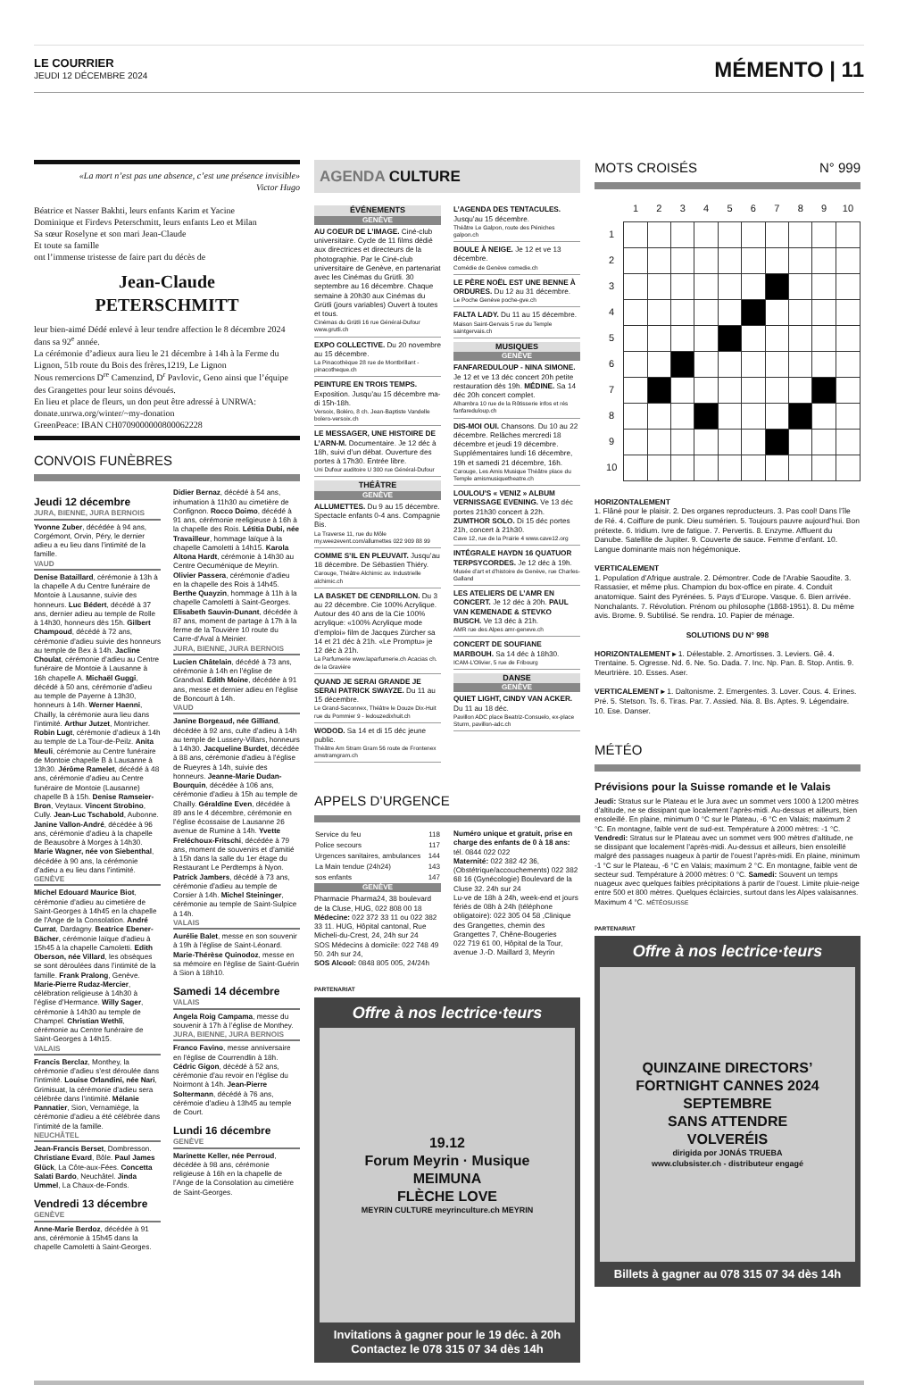LE COURRIER
JEUDI 12 DÉCEMBRE 2024
MÉMENTO | 11
«La mort n’est pas une absence, c’est une présence invisible»
Victor Hugo
Béatrice et Nasser Bakhti, leurs enfants Karim et Yacine
Dominique et Firdevs Peterschmitt, leurs enfants Leo et Milan
Sa sœur Roselyne et son mari Jean-Claude
Et toute sa famille
ont l’immense tristesse de faire part du décès de
Jean-Claude
PETERSCHMITT
leur bien-aimé Dédé enlevé à leur tendre affection le 8 décembre 2024 dans sa 92<sup>e</sup> année.
La cérémonie d’adieux aura lieu le 21 décembre à 14h à la Ferme du Lignon, 51b route du Bois des frères,1219, Le Lignon
Nous remercions D<sup>re</sup> Camenzind, D<sup>r</sup> Pavlovic, Geno ainsi que l’équipe des Grangettes pour leur soins dévoués.
En lieu et place de fleurs, un don peut être adressé à UNRWA: donate.unrwa.org/winter/~my-donation
GreenPeace: IBAN CH0709000000800062228
CONVOIS FUNÈBRES
Jeudi 12 décembre
JURA, BIENNE, JURA BERNOIS
Yvonne Zuber, décédée à 94 ans, Corgémont, Orvin, Péry, le dernier adieu a eu lieu dans l’intimité de la famille.
VAUD
Denise Bataillard, cérémonie à 13h à la chapelle A du Centre funéraire de Montoie à Lausanne, suivie des honneurs. Luc Bédert, décédé à 37 ans, dernier adieu au temple de Rolle à 14h30, honneurs dès 15h. Gilbert Champoud, décédé à 72 ans, cérémonie d’adieu suivie des honneurs au temple de Bex à 14h. Jacline Choulat, cérémonie d’adieu au Centre funéraire de Montoie à Lausanne à 16h chapelle A. Michaël Guggi, décédé à 50 ans, cérémonie d’adieu au temple de Payerne à 13h30, honneurs à 14h. Werner Haenni, Chailly, la cérémonie aura lieu dans l’intimité. Arthur Jutzet, Montricher. Robin Lugt, cérémonie d’adieux à 14h au temple de La Tour-de-Peilz. Anita Meuli, cérémonie au Centre funéraire de Montoie chapelle B à Lausanne à 13h30. Jérôme Ramelet, décédé à 48 ans, cérémonie d’adieu au Centre funéraire de Montoie (Lausanne) chapelle B à 15h. Denise Ramseier-Bron, Veytaux. Vincent Strobino, Cully. Jean-Luc Tschabold, Aubonne. Janine Vallon-André, décédée à 96 ans, cérémonie d’adieu à la chapelle de Beausobre à Morges à 14h30. Marie Wagner, née von Siebenthal, décédée à 90 ans, la cérémonie d’adieu a eu lieu dans l’intimité.
GENÈVE
Michel Edouard Maurice Biot, cérémonie d’adieu au cimetière de Saint-Georges à 14h45 en la chapelle de l’Ange de la Consolation. André Currat, Dardagny. Beatrice Ebener-Bächer, cérémonie laïque d’adieu à 15h45 à la chapelle Camoletti. Edith Oberson, née Villard, les obsèques se sont déroulées dans l’intimité de la famille. Frank Pralong, Genève. Marie-Pierre Rudaz-Mercier, célébration religieuse à 14h30 à l’église d’Hermance. Willy Sager, cérémonie à 14h30 au temple de Champel. Christian Wethli, cérémonie au Centre funéraire de Saint-Georges à 14h15.
VALAIS
Francis Berclaz, Monthey, la cérémonie d’adieu s’est déroulée dans l’intimité. Louise Orlandini, née Nari, Grimisuat, la cérémonie d’adieu sera célébrée dans l’intimité. Mélanie Pannatier, Sion, Vernamiège, la cérémonie d’adieu a été célébrée dans l’intimité de la famille.
NEUCHÂTEL
Jean-Francis Berset, Dombresson. Christiane Evard, Bôle. Paul James Glück, La Côte-aux-Fées. Concetta Salati Bardo, Neuchâtel. Jinda Ummel, La Chaux-de-Fonds.
Vendredi 13 décembre
GENÈVE
Anne-Marie Berdoz, décédée à 91 ans, cérémonie à 15h45 dans la chapelle Camoletti à Saint-Georges.
Didier Bernaz, décédé à 54 ans, inhumation à 11h30 au cimetière de Confignon. Rocco Doimo, décédé à 91 ans, cérémonie reeligieuse à 16h à la chapelle des Rois. Létitia Dubi, née Travailleur, hommage laïque à la chapelle Camoletti à 14h15. Karola Altona Hardt, cérémonie à 14h30 au Centre Oecuménique de Meyrin. Olivier Passera, cérémonie d’adieu en la chapelle des Rois à 14h45. Berthe Quayzin, hommage à 11h à la chapelle Camoletti à Saint-Georges. Elisabeth Sauvin-Dunant, décédée à 87 ans, moment de partage à 17h à la ferme de la Touvière 10 route du Carre-d’Aval à Meinier.
JURA, BIENNE, JURA BERNOIS
Lucien Châtelain, décédé à 73 ans, cérémonie à 14h en l’église de Grandval. Edith Moine, décédée à 91 ans, messe et dernier adieu en l’église de Boncourt à 14h.
VAUD
Janine Borgeaud, née Gilliand, décédée à 92 ans, culte d’adieu à 14h au temple de Lussery-Villars, honneurs à 14h30. Jacqueline Burdet, décédée à 88 ans, cérémonie d’adieu à l’église de Rueyres à 14h, suivie des honneurs. Jeanne-Marie Dudan-Bourquin, décédée à 106 ans, cérémonie d’adieu à 15h au temple de Chailly. Géraldine Even, décédée à 89 ans le 4 décembre, cérémonie en l’église écossaise de Lausanne 26 avenue de Rumine à 14h. Yvette Freléchoux-Fritschi, décédée à 79 ans, moment de souvenirs et d’amitié à 15h dans la salle du 1er étage du Restaurant Le Perdtemps à Nyon. Patrick Jambers, décédé à 73 ans, cérémonie d’adieu au temple de Corsier à 14h. Michel Steininger, cérémonie au temple de Saint-Sulpice à 14h.
VALAIS
Aurélie Balet, messe en son souvenir à 19h à l’église de Saint-Léonard. Marie-Thérèse Quinodoz, messe en sa mémoire en l’église de Saint-Guérin à Sion à 18h10.
Samedi 14 décembre
VALAIS
Angela Roig Campama, messe du souvenir à 17h à l’église de Monthey.
JURA, BIENNE, JURA BERNOIS
Franco Favino, messe anniversaire en l’église de Courrendlin à 18h. Cédric Gigon, décédé à 52 ans, cérémonie d’au revoir en l’église du Noirmont à 14h. Jean-Pierre Soltermann, décédé à 76 ans, cérémoie d’adieu à 13h45 au temple de Court.
Lundi 16 décembre
GENÈVE
Marinette Keller, née Perroud, décédée à 98 ans, cérémonie religieuse à 16h en la chapelle de l’Ange de la Consolation au cimetière de Saint-Georges.
AGENDA CULTURE
ÉVÉNEMENTS
GENÈVE
AU COEUR DE L’IMAGE. Ciné-club universitaire. Cycle de 11 films dédié aux directrices et directeurs de la photographie. Par le Ciné-club universitaire de Genève, en partenariat avec les Cinémas du Grütli. 30 septembre au 16 décembre. Chaque semaine à 20h30 aux Cinémas du Grütli (jours variables) Ouvert à toutes et tous.
Cinémas du Grütli 16 rue Général-Dufour www.grutli.ch
EXPO COLLECTIVE. Du 20 novembre au 15 décembre.
La Pinacothèque 28 rue de Montbrillant - pinacotheque.ch
PEINTURE EN TROIS TEMPS. Exposition. Jusqu’au 15 décembre ma-di 15h-18h.
Versoix, Boléro, 8 ch. Jean-Baptiste Vandelle bolero-versoix.ch
LE MESSAGER, UNE HISTOIRE DE L’ARN-M. Documentaire. Je 12 déc à 18h, suivi d’un débat. Ouverture des portes à 17h30. Entrée libre.
Uni Dufour auditoire U 300 rue Général-Dufour
THÉÂTRE
GENÈVE
ALLUMETTES. Du 9 au 15 décembre. Spectacle enfants 0-4 ans. Compagnie Bis.
La Traverse 11, rue du Môle my.weezevent.com/allumettes 022 909 88 99
COMME S’IL EN PLEUVAIT. Jusqu’au 18 décembre. De Sébastien Thiéry.
Carouge, Théâtre Alchimic av. Industrielle alchimic.ch
LA BASKET DE CENDRILLON. Du 3 au 22 décembre. Cie 100% Acrylique. Autour des 40 ans de la Cie 100% acrylique: «100% Acrylique mode d’emploi» film de Jacques Zürcher sa 14 et 21 déc à 21h. «Le Promptu» je 12 déc à 21h.
La Parfumerie www.laparfumerie.ch Acacias ch. de la Gravière
QUAND JE SERAI GRANDE JE SERAI PATRICK SWAYZE. Du 11 au 15 décembre.
Le Grand-Saconnex, Théâtre le Douze Dix-Huit rue du Pommier 9 - ledouzedixhuit.ch
WODOD. Sa 14 et di 15 déc jeune public.
Théâtre Am Stram Gram 56 route de Frontenex amstramgram.ch
L’AGENDA DES TENTACULES. Jusqu’au 15 décembre.
Théâtre Le Galpon, route des Péniches galpon.ch
BOULE À NEIGE. Je 12 et ve 13 décembre.
Comédie de Genève comedie.ch
LE PÈRE NOËL EST UNE BENNE À ORDURES. Du 12 au 31 décembre.
Le Poche Genève poche-gve.ch
FALTA LADY. Du 11 au 15 décembre.
Maison Saint-Gervais 5 rue du Temple saintgervais.ch
MUSIQUES
GENÈVE
FANFAREDULOUP - NINA SIMONE. Je 12 et ve 13 déc concert 20h petite restauration dès 19h. MÉDINE. Sa 14 déc 20h concert complet.
Alhambra 10 rue de la Rôtisserie infos et rés fanfareduloup.ch
DIS-MOI OUI. Chansons. Du 10 au 22 décembre. Relâches mercredi 18 décembre et jeudi 19 décembre. Supplémentaires lundi 16 décembre, 19h et samedi 21 décembre, 16h.
Carouge, Les Amis Musique Théâtre place du Temple amismusiquetheatre.ch
LOULOU’S « VENIZ » ALBUM VERNISSAGE EVENING. Ve 13 déc portes 21h30 concert à 22h. ZUMTHOR SOLO. Di 15 déc portes 21h, concert à 21h30.
Cave 12, rue de la Prairie 4 www.cave12.org
INTÉGRALE HAYDN 16 QUATUOR TERPSYCORDES. Je 12 déc à 19h.
Musée d’art et d’histoire de Genève, rue Charles-Galland
LES ATELIERS DE L’AMR EN CONCERT. Je 12 déc à 20h. PAUL VAN KEMENADE & STEVKO BUSCH. Ve 13 déc à 21h.
AMR rue des Alpes amr-geneve.ch
CONCERT DE SOUFIANE MARBOUH. Sa 14 déc à 18h30.
ICAM-L’Olivier, 5 rue de Fribourg
DANSE
GENÈVE
QUIET LIGHT, CINDY VAN ACKER. Du 11 au 18 déc.
Pavillon ADC place Beatriz-Consuelo, ex-place Sturm, pavillon-adc.ch
APPELS D’URGENCE
| Service du feu | 118 |
| Police secours | 117 |
| Urgences sanitaires, ambulances | 144 |
| La Main tendue (24h24) | 143 |
| sos enfants | 147 |
GENÈVE
Pharmacie Pharma24, 38 boulevard de la Cluse, HUG, 022 808 00 18
Médecine: 022 372 33 11 ou 022 382 33 11. HUG, Hôpital cantonal, Rue Micheli-du-Crest, 24, 24h sur 24
SOS Médecins à domicile: 022 748 49 50. 24h sur 24,
SOS Alcool: 0848 805 005, 24/24h
Numéro unique et gratuit, prise en charge des enfants de 0 à 18 ans: tél. 0844 022 022
Maternité: 022 382 42 36, (Obstétrique/accouchements) 022 382 68 16 (Gynécologie) Boulevard de la Cluse 32. 24h sur 24
Lu-ve de 18h à 24h, week-end et jours fériés de 08h à 24h (téléphone obligatoire): 022 305 04 58 ,Clinique des Grangettes, chemin des Grangettes 7, Chêne-Bougeries
022 719 61 00, Hôpital de la Tour, avenue J.-D. Maillard 3, Meyrin
PARTENARIAT
Offre à nos lectrice·teurs
19.12
Forum Meyrin · Musique
MEIMUNA
FLÈCHE LOVE
MEYRIN CULTURE meyrinculture.ch MEYRIN
Invitations à gagner pour le 19 déc. à 20h
Contactez le 078 315 07 34 dès 14h
MOTS CROISÉS N° 999
| | 1 | 2 | 3 | 4 | 5 | 6 | 7 | 8 | 9 | 10 |
| --- | --- | --- | --- | --- | --- | --- | --- | --- | --- | --- |
| 1 | | | | | | | | | | |
| 2 | | | | | | | | | | |
| 3 | | | | | | | | | | |
| 4 | | | | | | | | | | |
| 5 | | | | | | | | | | |
| 6 | | | | | | | | | | |
| 7 | | | | | | | | | | |
| 8 | | | | | | | | | | |
| 9 | | | | | | | | | | |
| 10 | | | | | | | | | | |
HORIZONTALEMENT
1. Flâné pour le plaisir. 2. Des organes reproducteurs. 3. Pas cool! Dans l’île de Ré. 4. Coiffure de punk. Dieu sumérien. 5. Toujours pauvre aujourd’hui. Bon prétexte. 6. Iridium. Ivre de fatigue. 7. Pervertis. 8. Enzyme. Affluent du Danube. Satellite de Jupiter. 9. Couverte de sauce. Femme d’enfant. 10. Langue dominante mais non hégémonique.
VERTICALEMENT
1. Population d’Afrique australe. 2. Démontrer. Code de l’Arabie Saoudite. 3. Rassasier, et même plus. Champion du box-office en pirate. 4. Conduit anatomique. Saint des Pyrénées. 5. Pays d’Europe. Vasque. 6. Bien arrivée. Nonchalants. 7. Révolution. Prénom ou philosophe (1868-1951). 8. Du même avis. Brome. 9. Subtilisé. Se rendra. 10. Papier de ménage.
SOLUTIONS DU N° 998
HORIZONTALEMENT ▸ 1. Délestable. 2. Amortisses. 3. Leviers. Gê. 4. Trentaine. 5. Ogresse. Nd. 6. Ne. So. Dada. 7. Inc. Np. Pan. 8. Stop. Antis. 9. Meurtrière. 10. Esses. Aser.
VERTICALEMENT ▸ 1. Daltonisme. 2. Emergentes. 3. Lover. Cous. 4. Erines. Pré. 5. Stetson. Ts. 6. Tiras. Par. 7. Assied. Nia. 8. Bs. Aptes. 9. Légendaire. 10. Ese. Danser.
MÉTÉO
Prévisions pour la Suisse romande et le Valais
Jeudi: Stratus sur le Plateau et le Jura avec un sommet vers 1000 à 1200 mètres d’altitude, ne se dissipant que localement l’après-midi. Au-dessus et ailleurs, bien ensoleillé. En plaine, minimum 0 °C sur le Plateau, -6 °C en Valais; maximum 2 °C. En montagne, faible vent de sud-est. Température à 2000 mètres: -1 °C. Vendredi: Stratus sur le Plateau avec un sommet vers 900 mètres d’altitude, ne se dissipant que localement l’après-midi. Au-dessus et ailleurs, bien ensoleillé malgré des passages nuageux à partir de l’ouest l’après-midi. En plaine, minimum -1 °C sur le Plateau, -6 °C en Valais; maximum 2 °C. En montagne, faible vent de secteur sud. Température à 2000 mètres: 0 °C. Samedi: Souvent un temps nuageux avec quelques faibles précipitations à partir de l’ouest. Limite pluie-neige entre 500 et 800 mètres. Quelques éclaircies, surtout dans les Alpes valaisannes. Maximum 4 °C. MÉTÉOSUISSE
PARTENARIAT
Offre à nos lectrice·teurs
QUINZAINE DIRECTORS’ FORTNIGHT CANNES 2024
SEPTEMBRE
SANS ATTENDRE
VOLVERÉIS
dirigida por JONÁS TRUEBA
www.clubsister.ch - distributeur engagé
Billets à gagner au 078 315 07 34 dès 14h